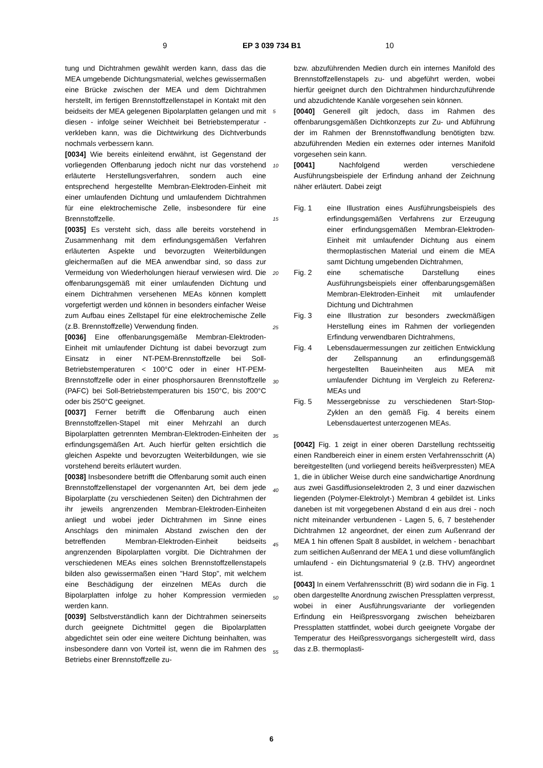9 EP 3 039 734 B1 10
tung und Dichtrahmen gewählt werden kann, dass das die MEA umgebende Dichtungsmaterial, welches gewissermaßen eine Brücke zwischen der MEA und dem Dichtrahmen herstellt, im fertigen Brennstoffzellenstapel in Kontakt mit den beidseits der MEA gelegenen Bipolarplatten gelangen und mit diesen - infolge seiner Weichheit bei Betriebstemperatur - verkleben kann, was die Dichtwirkung des Dichtverbunds nochmals verbessern kann.
[0034] Wie bereits einleitend erwähnt, ist Gegenstand der vorliegenden Offenbarung jedoch nicht nur das vorstehend erläuterte Herstellungsverfahren, sondern auch eine entsprechend hergestellte Membran-Elektroden-Einheit mit einer umlaufenden Dichtung und umlaufendem Dichtrahmen für eine elektrochemische Zelle, insbesondere für eine Brennstoffzelle.
[0035] Es versteht sich, dass alle bereits vorstehend in Zusammenhang mit dem erfindungsgemäßen Verfahren erläuterten Aspekte und bevorzugten Weiterbildungen gleichermaßen auf die MEA anwendbar sind, so dass zur Vermeidung von Wiederholungen hierauf verwiesen wird. Die offenbarungsgemäß mit einer umlaufenden Dichtung und einem Dichtrahmen versehenen MEAs können komplett vorgefertigt werden und können in besonders einfacher Weise zum Aufbau eines Zellstapel für eine elektrochemische Zelle (z.B. Brennstoffzelle) Verwendung finden.
[0036] Eine offenbarungsgemäße Membran-Elektroden-Einheit mit umlaufender Dichtung ist dabei bevorzugt zum Einsatz in einer NT-PEM-Brennstoffzelle bei Soll-Betriebstemperaturen < 100°C oder in einer HT-PEM-Brennstoffzelle oder in einer phosphorsauren Brennstoffzelle (PAFC) bei Soll-Betriebstemperaturen bis 150°C, bis 200°C oder bis 250°C geeignet.
[0037] Ferner betrifft die Offenbarung auch einen Brennstoffzellen-Stapel mit einer Mehrzahl an durch Bipolarplatten getrennten Membran-Elektroden-Einheiten der erfindungsgemäßen Art. Auch hierfür gelten ersichtlich die gleichen Aspekte und bevorzugten Weiterbildungen, wie sie vorstehend bereits erläutert wurden.
[0038] Insbesondere betrifft die Offenbarung somit auch einen Brennstoffzellenstapel der vorgenannten Art, bei dem jede Bipolarplatte (zu verschiedenen Seiten) den Dichtrahmen der ihr jeweils angrenzenden Membran-Elektroden-Einheiten anliegt und wobei jeder Dichtrahmen im Sinne eines Anschlags den minimalen Abstand zwischen den der betreffenden Membran-Elektroden-Einheit beidseits angrenzenden Bipolarplatten vorgibt. Die Dichtrahmen der verschiedenen MEAs eines solchen Brennstoffzellenstapels bilden also gewissermaßen einen "Hard Stop", mit welchem eine Beschädigung der einzelnen MEAs durch die Bipolarplatten infolge zu hoher Kompression vermieden werden kann.
[0039] Selbstverständlich kann der Dichtrahmen seinerseits durch geeignete Dichtmittel gegen die Bipolarplatten abgedichtet sein oder eine weitere Dichtung beinhalten, was insbesondere dann von Vorteil ist, wenn die im Rahmen des Betriebs einer Brennstoffzelle zu-
bzw. abzuführenden Medien durch ein internes Manifold des Brennstoffzellenstapels zu- und abgeführt werden, wobei hierfür geeignet durch den Dichtrahmen hindurchzuführende und abzudichtende Kanäle vorgesehen sein können.
[0040] Generell gilt jedoch, dass im Rahmen des offenbarungsgemäßen Dichtkonzepts zur Zu- und Abführung der im Rahmen der Brennstoffwandlung benötigten bzw. abzuführenden Medien ein externes oder internes Manifold vorgesehen sein kann.
[0041] Nachfolgend werden verschiedene Ausführungsbeispiele der Erfindung anhand der Zeichnung näher erläutert. Dabei zeigt
Fig. 1 eine Illustration eines Ausführungsbeispiels des erfindungsgemäßen Verfahrens zur Erzeugung einer erfindungsgemäßen Membran-Elektroden-Einheit mit umlaufender Dichtung aus einem thermoplastischen Material und einem die MEA samt Dichtung umgebenden Dichtrahmen,
Fig. 2 eine schematische Darstellung eines Ausführungsbeispiels einer offenbarungsgemäßen Membran-Elektroden-Einheit mit umlaufender Dichtung und Dichtrahmen
Fig. 3 eine Illustration zur besonders zweckmäßigen Herstellung eines im Rahmen der vorliegenden Erfindung verwendbaren Dichtrahmens,
Fig. 4 Lebensdauermessungen zur zeitlichen Entwicklung der Zellspannung an erfindungsgemäß hergestellten Baueinheiten aus MEA mit umlaufender Dichtung im Vergleich zu Referenz-MEAs und
Fig. 5 Messergebnisse zu verschiedenen Start-Stop-Zyklen an den gemäß Fig. 4 bereits einem Lebensdauertest unterzogenen MEAs.
[0042] Fig. 1 zeigt in einer oberen Darstellung rechtsseitig einen Randbereich einer in einem ersten Verfahrensschritt (A) bereitgestellten (und vorliegend bereits heißverpressten) MEA 1, die in üblicher Weise durch eine sandwichartige Anordnung aus zwei Gasdiffusionselektroden 2, 3 und einer dazwischen liegenden (Polymer-Elektrolyt-) Membran 4 gebildet ist. Links daneben ist mit vorgegebenen Abstand d ein aus drei - noch nicht miteinander verbundenen - Lagen 5, 6, 7 bestehender Dichtrahmen 12 angeordnet, der einen zum Außenrand der MEA 1 hin offenen Spalt 8 ausbildet, in welchem - benachbart zum seitlichen Außenrand der MEA 1 und diese vollumfänglich umlaufend - ein Dichtungsmaterial 9 (z.B. THV) angeordnet ist.
[0043] In einem Verfahrensschritt (B) wird sodann die in Fig. 1 oben dargestellte Anordnung zwischen Pressplatten verpresst, wobei in einer Ausführungsvariante der vorliegenden Erfindung ein Heißpressvorgang zwischen beheizbaren Pressplatten stattfindet, wobei durch geeignete Vorgabe der Temperatur des Heißpressvorgangs sichergestellt wird, dass das z.B. thermoplasti-
5
10
15
20
25
30
35
40
45
50
55
6